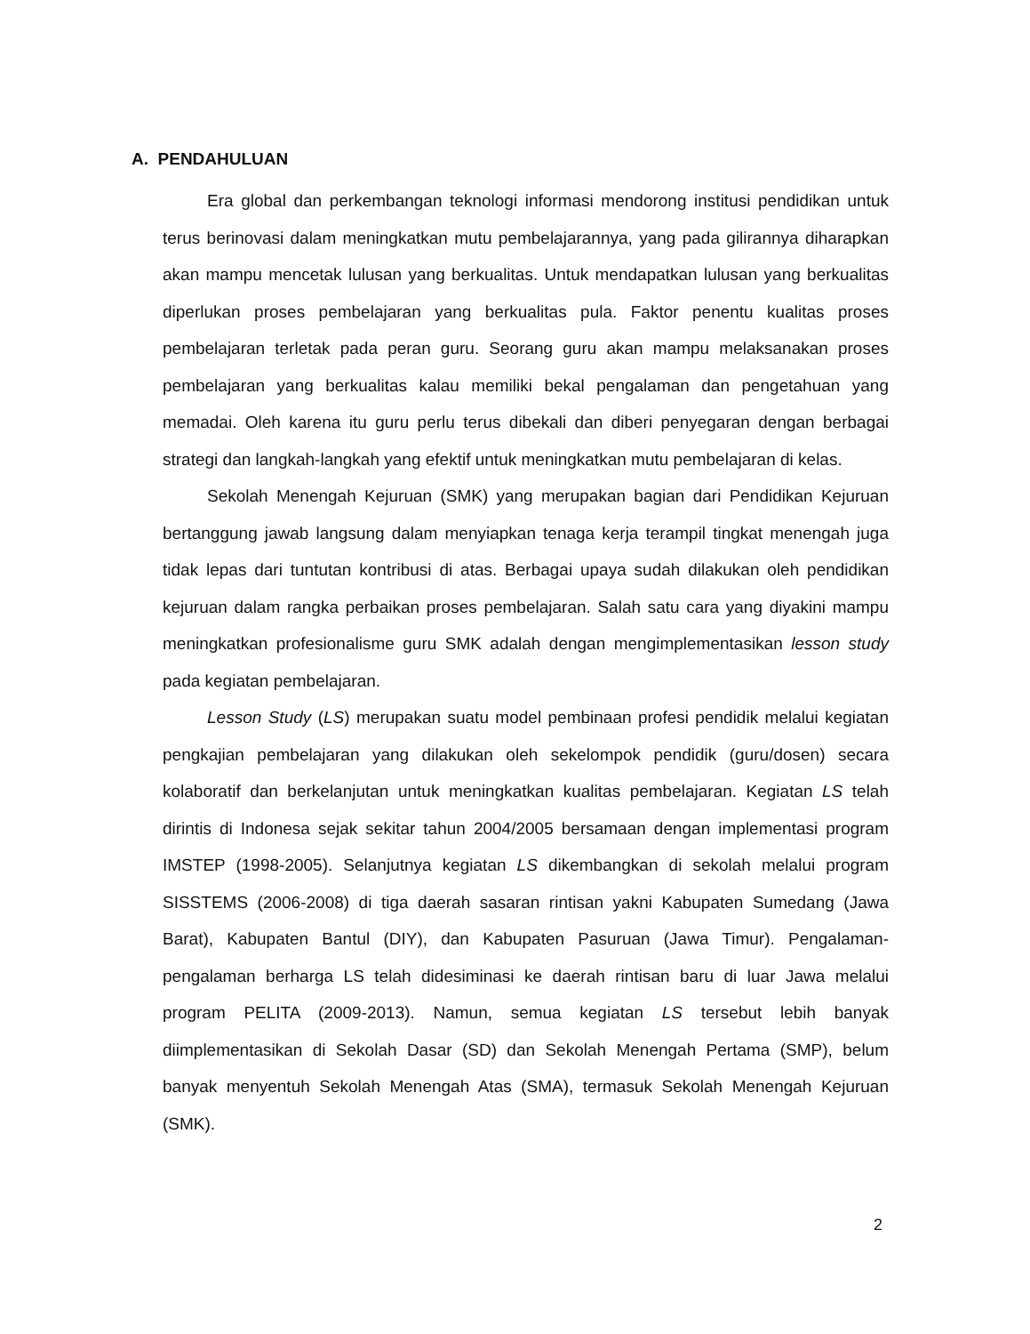A. PENDAHULUAN
Era global dan perkembangan teknologi informasi mendorong institusi pendidikan untuk terus berinovasi dalam meningkatkan mutu pembelajarannya, yang pada gilirannya diharapkan akan mampu mencetak lulusan yang berkualitas. Untuk mendapatkan lulusan yang berkualitas diperlukan proses pembelajaran yang berkualitas pula. Faktor penentu kualitas proses pembelajaran terletak pada peran guru. Seorang guru akan mampu melaksanakan proses pembelajaran yang berkualitas kalau memiliki bekal pengalaman dan pengetahuan yang memadai. Oleh karena itu guru perlu terus dibekali dan diberi penyegaran dengan berbagai strategi dan langkah-langkah yang efektif untuk meningkatkan mutu pembelajaran di kelas.
Sekolah Menengah Kejuruan (SMK) yang merupakan bagian dari Pendidikan Kejuruan bertanggung jawab langsung dalam menyiapkan tenaga kerja terampil tingkat menengah juga tidak lepas dari tuntutan kontribusi di atas. Berbagai upaya sudah dilakukan oleh pendidikan kejuruan dalam rangka perbaikan proses pembelajaran. Salah satu cara yang diyakini mampu meningkatkan profesionalisme guru SMK adalah dengan mengimplementasikan lesson study pada kegiatan pembelajaran.
Lesson Study (LS) merupakan suatu model pembinaan profesi pendidik melalui kegiatan pengkajian pembelajaran yang dilakukan oleh sekelompok pendidik (guru/dosen) secara kolaboratif dan berkelanjutan untuk meningkatkan kualitas pembelajaran. Kegiatan LS telah dirintis di Indonesa sejak sekitar tahun 2004/2005 bersamaan dengan implementasi program IMSTEP (1998-2005). Selanjutnya kegiatan LS dikembangkan di sekolah melalui program SISSTEMS (2006-2008) di tiga daerah sasaran rintisan yakni Kabupaten Sumedang (Jawa Barat), Kabupaten Bantul (DIY), dan Kabupaten Pasuruan (Jawa Timur). Pengalaman-pengalaman berharga LS telah didesiminasi ke daerah rintisan baru di luar Jawa melalui program PELITA (2009-2013). Namun, semua kegiatan LS tersebut lebih banyak diimplementasikan di Sekolah Dasar (SD) dan Sekolah Menengah Pertama (SMP), belum banyak menyentuh Sekolah Menengah Atas (SMA), termasuk Sekolah Menengah Kejuruan (SMK).
2